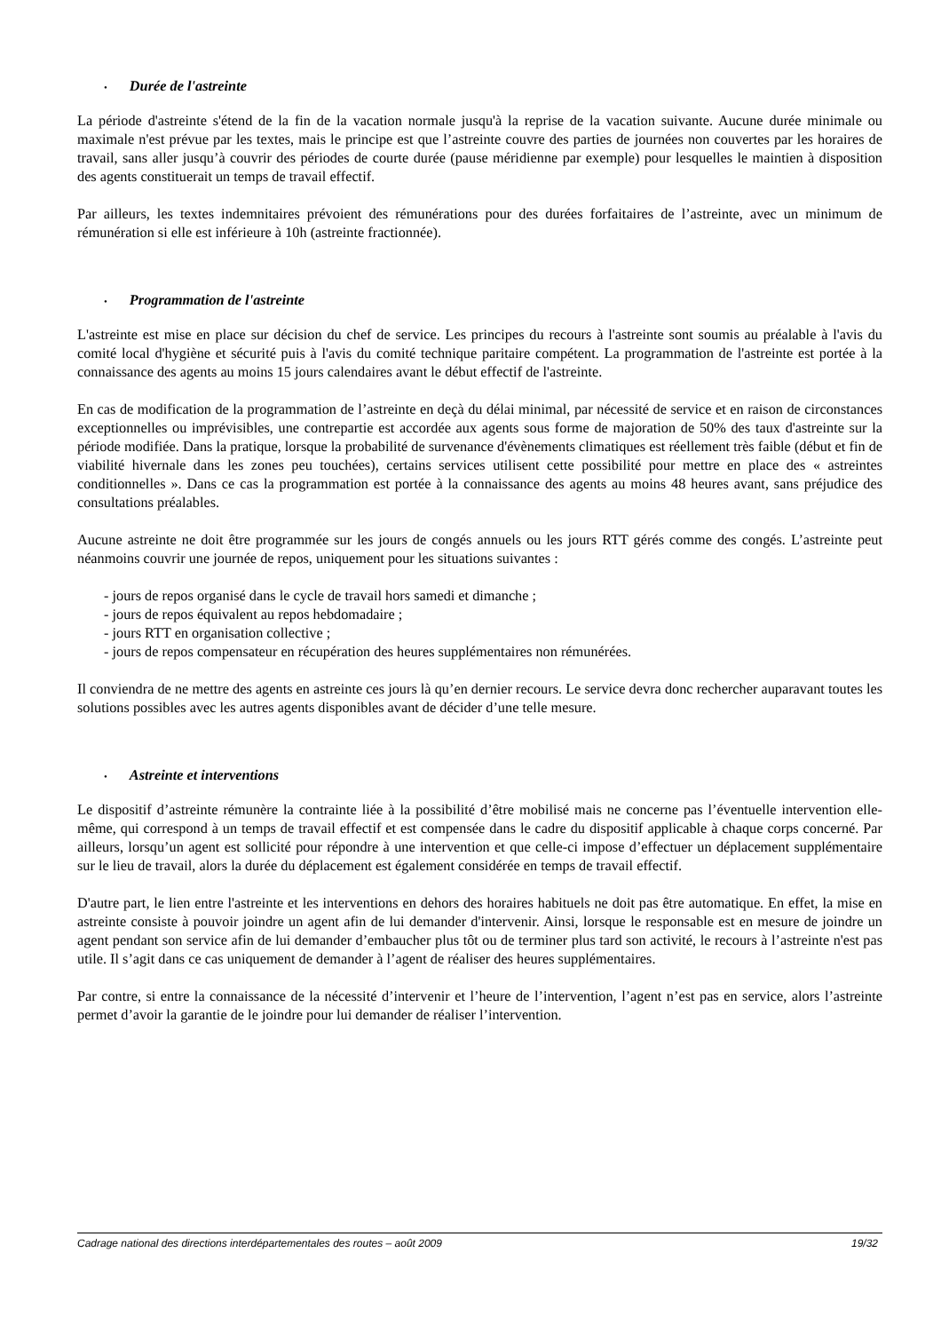• Durée de l'astreinte
La période d'astreinte s'étend de la fin de la vacation normale jusqu'à la reprise de la vacation suivante. Aucune durée minimale ou maximale n'est prévue par les textes, mais le principe est que l’astreinte couvre des parties de journées non couvertes par les horaires de travail, sans aller jusqu’à couvrir des périodes de courte durée (pause méridienne par exemple) pour lesquelles le maintien à disposition des agents constituerait un temps de travail effectif.
Par ailleurs, les textes indemnitaires prévoient des rémunérations pour des durées forfaitaires de l’astreinte, avec un minimum de rémunération si elle est inférieure à 10h (astreinte fractionnée).
• Programmation de l'astreinte
L'astreinte est mise en place sur décision du chef de service. Les principes du recours à l'astreinte sont soumis au préalable à l'avis du comité local d'hygiène et sécurité puis à l'avis du comité technique paritaire compétent. La programmation de l'astreinte est portée à la connaissance des agents au moins 15 jours calendaires avant le début effectif de l'astreinte.
En cas de modification de la programmation de l’astreinte en deçà du délai minimal, par nécessité de service et en raison de circonstances exceptionnelles ou imprévisibles, une contrepartie est accordée aux agents sous forme de majoration de 50% des taux d'astreinte sur la période modifiée. Dans la pratique, lorsque la probabilité de survenance d'évènements climatiques est réellement très faible (début et fin de viabilité hivernale dans les zones peu touchées), certains services utilisent cette possibilité pour mettre en place des « astreintes conditionnelles ». Dans ce cas la programmation est portée à la connaissance des agents au moins 48 heures avant, sans préjudice des consultations préalables.
Aucune astreinte ne doit être programmée sur les jours de congés annuels ou les jours RTT gérés comme des congés. L’astreinte peut néanmoins couvrir une journée de repos, uniquement pour les situations suivantes :
- jours de repos organisé dans le cycle de travail hors samedi et dimanche ;
- jours de repos équivalent au repos hebdomadaire ;
- jours RTT en organisation collective ;
- jours de repos compensateur en récupération des heures supplémentaires non rémunérées.
Il conviendra de ne mettre des agents en astreinte ces jours là qu’en dernier recours. Le service devra donc rechercher auparavant toutes les solutions possibles avec les autres agents disponibles avant de décider d’une telle mesure.
• Astreinte et interventions
Le dispositif d’astreinte rémunère la contrainte liée à la possibilité d’être mobilisé mais ne concerne pas l’éventuelle intervention elle-même, qui correspond à un temps de travail effectif et est compensée dans le cadre du dispositif applicable à chaque corps concerné. Par ailleurs, lorsqu’un agent est sollicité pour répondre à une intervention et que celle-ci impose d’effectuer un déplacement supplémentaire sur le lieu de travail, alors la durée du déplacement est également considérée en temps de travail effectif.
D'autre part, le lien entre l'astreinte et les interventions en dehors des horaires habituels ne doit pas être automatique. En effet, la mise en astreinte consiste à pouvoir joindre un agent afin de lui demander d'intervenir. Ainsi, lorsque le responsable est en mesure de joindre un agent pendant son service afin de lui demander d’embaucher plus tôt ou de terminer plus tard son activité, le recours à l’astreinte n'est pas utile. Il s’agit dans ce cas uniquement de demander à l’agent de réaliser des heures supplémentaires.
Par contre, si entre la connaissance de la nécessité d’intervenir et l’heure de l’intervention, l’agent n’est pas en service, alors l’astreinte permet d’avoir la garantie de le joindre pour lui demander de réaliser l’intervention.
Cadrage national des directions interdépartementales des routes – août 2009 19/32